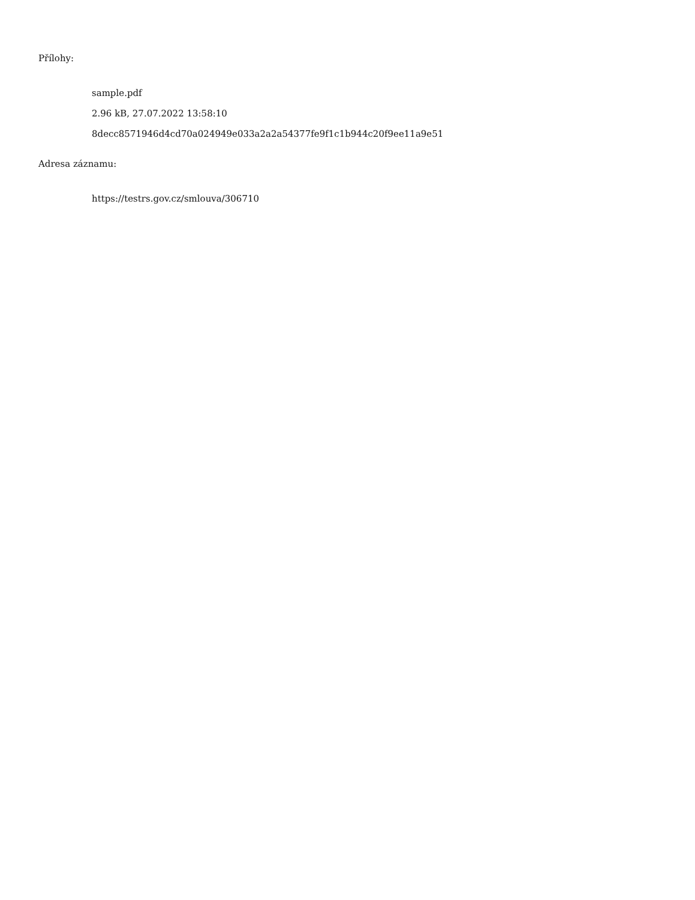Přílohy:
sample.pdf
2.96 kB, 27.07.2022 13:58:10
8decc8571946d4cd70a024949e033a2a2a54377fe9f1c1b944c20f9ee11a9e51
Adresa záznamu:
https://testrs.gov.cz/smlouva/306710